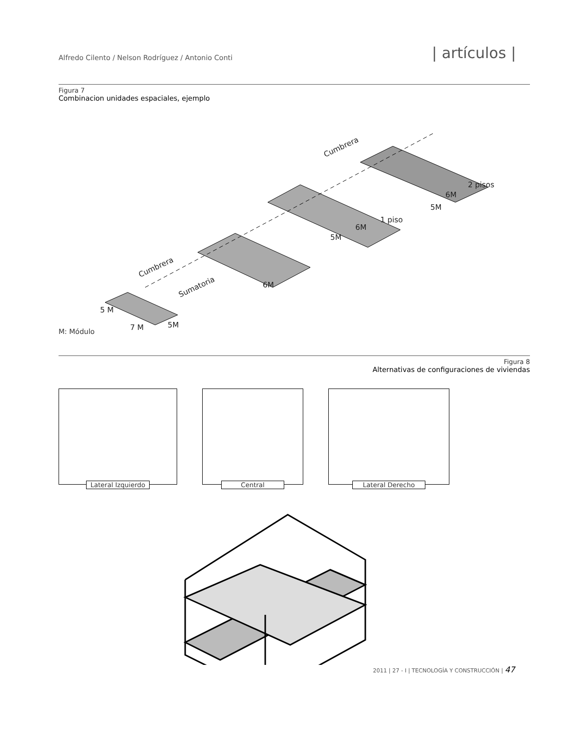Alfredo Cilento / Nelson Rodríguez / Antonio Conti | artículos |
Figura 7
Combinacion unidades espaciales, ejemplo
Cumbrera
Sumatoria
Cumbrera
5 M
7 M
5M
6M
5M
6M
1 piso
5M
6M
2 pisos
M: Módulo
Figura 8
Alternativas de configuraciones de viviendas
Lateral Izquierdo Central Lateral Derecho
2011 | 27 - I | TECNOLOGÍA Y CONSTRUCCIÓN | 47